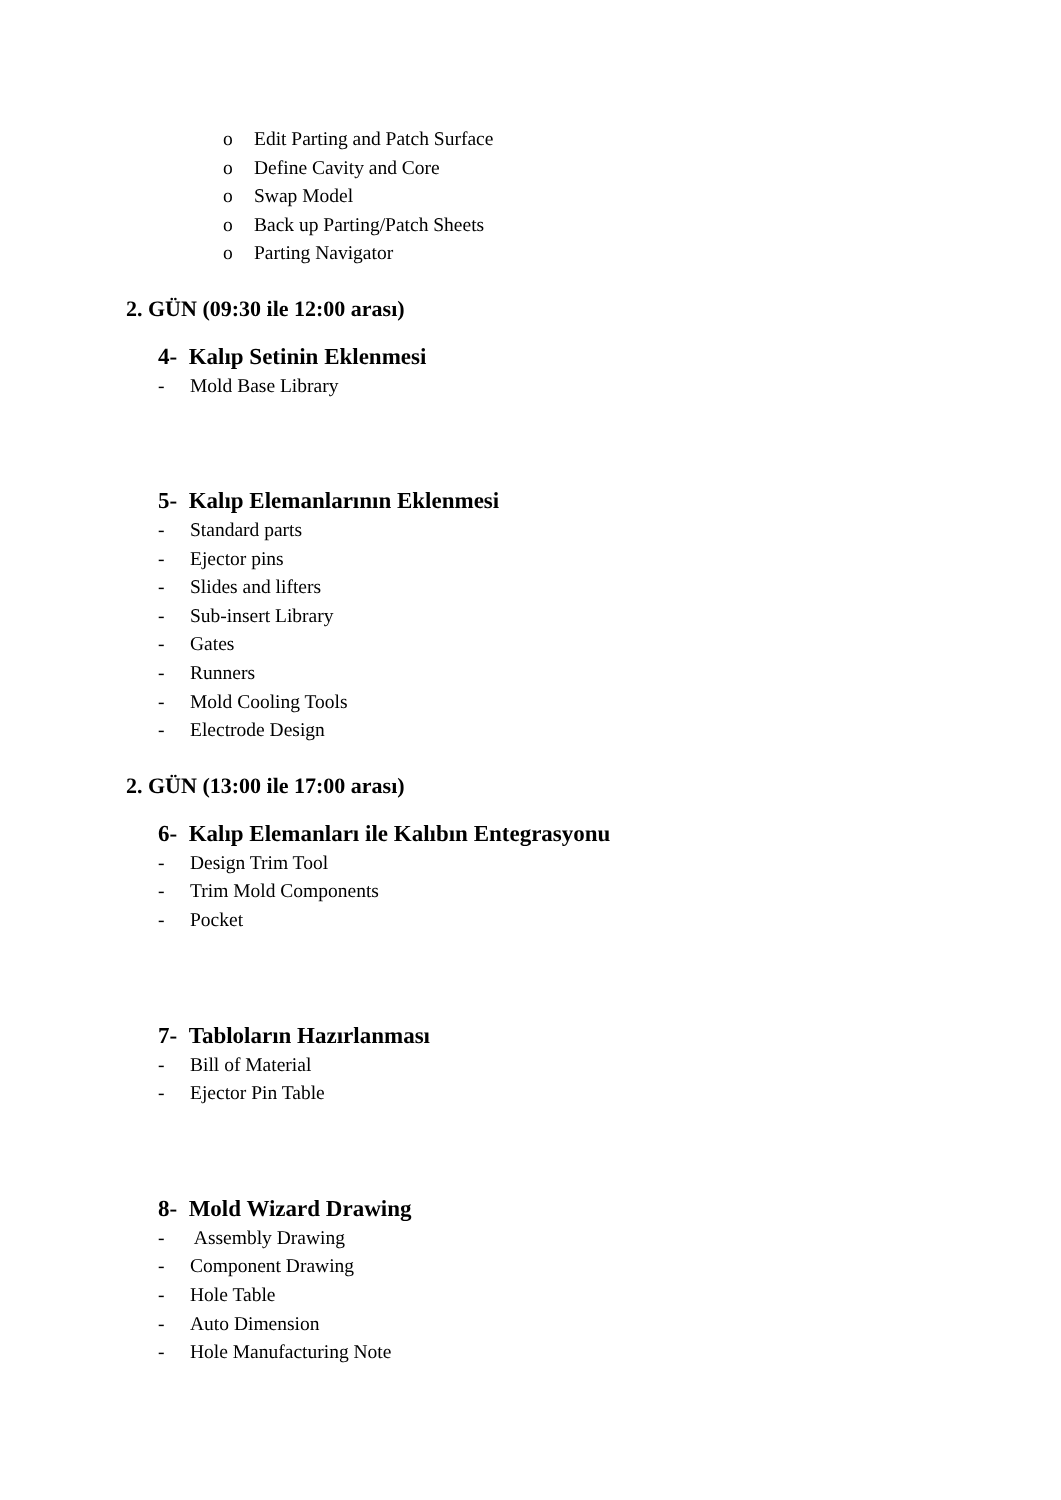o Edit Parting and Patch Surface
o Define Cavity and Core
o Swap Model
o Back up Parting/Patch Sheets
o Parting Navigator
2. GÜN (09:30 ile 12:00 arası)
4- Kalıp Setinin Eklenmesi
- Mold Base Library
5- Kalıp Elemanlarının Eklenmesi
- Standard parts
- Ejector pins
- Slides and lifters
- Sub-insert Library
- Gates
- Runners
- Mold Cooling Tools
- Electrode Design
2. GÜN (13:00 ile 17:00 arası)
6- Kalıp Elemanları ile Kalıbın Entegrasyonu
- Design Trim Tool
- Trim Mold Components
- Pocket
7- Tabloların Hazırlanması
- Bill of Material
- Ejector Pin Table
8- Mold Wizard Drawing
- Assembly Drawing
- Component Drawing
- Hole Table
- Auto Dimension
- Hole Manufacturing Note